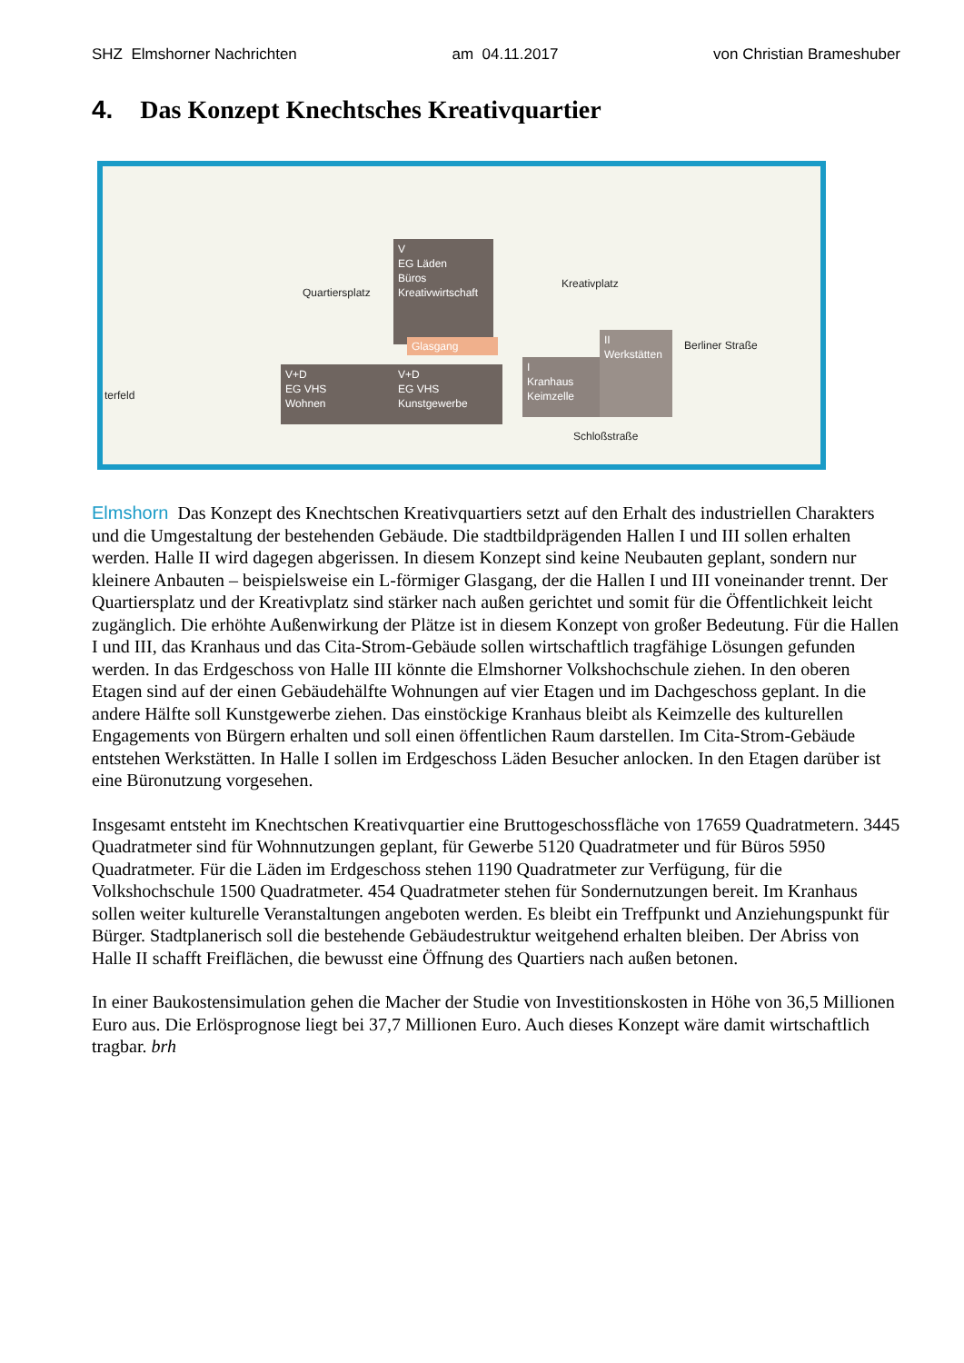SHZ Elmshorner Nachrichten am 04.11.2017 von Christian Brameshuber
4. Das Konzept Knechtsches Kreativquartier
V
EG Läden
Büros
Kreativwirtschaft
Glasgang
V+D
EG VHS
Wohnen
V+D
EG VHS
Kunstgewerbe
I
Kranhaus
Keimzelle
II
Werkstätten
Quartiersplatz
Kreativplatz
Schloßstraße
Berliner Straße
terfeld
Elmshorn Das Konzept des Knechtschen Kreativquartiers setzt auf den Erhalt des industriellen Charakters und die Umgestaltung der bestehenden Gebäude. Die stadtbildprägenden Hallen I und III sollen erhalten werden. Halle II wird dagegen abgerissen. In diesem Konzept sind keine Neubauten geplant, sondern nur kleinere Anbauten – beispielsweise ein L-förmiger Glasgang, der die Hallen I und III voneinander trennt. Der Quartiersplatz und der Kreativplatz sind stärker nach außen gerichtet und somit für die Öffentlichkeit leicht zugänglich. Die erhöhte Außenwirkung der Plätze ist in diesem Konzept von großer Bedeutung. Für die Hallen I und III, das Kranhaus und das Cita-Strom-Gebäude sollen wirtschaftlich tragfähige Lösungen gefunden werden. In das Erdgeschoss von Halle III könnte die Elmshorner Volkshochschule ziehen. In den oberen Etagen sind auf der einen Gebäudehälfte Wohnungen auf vier Etagen und im Dachgeschoss geplant. In die andere Hälfte soll Kunstgewerbe ziehen. Das einstöckige Kranhaus bleibt als Keimzelle des kulturellen Engagements von Bürgern erhalten und soll einen öffentlichen Raum darstellen. Im Cita-Strom-Gebäude entstehen Werkstätten. In Halle I sollen im Erdgeschoss Läden Besucher anlocken. In den Etagen darüber ist eine Büronutzung vorgesehen.
Insgesamt entsteht im Knechtschen Kreativquartier eine Bruttogeschossfläche von 17659 Quadratmetern. 3445 Quadratmeter sind für Wohnnutzungen geplant, für Gewerbe 5120 Quadratmeter und für Büros 5950 Quadratmeter. Für die Läden im Erdgeschoss stehen 1190 Quadratmeter zur Verfügung, für die Volkshochschule 1500 Quadratmeter. 454 Quadratmeter stehen für Sondernutzungen bereit. Im Kranhaus sollen weiter kulturelle Veranstaltungen angeboten werden. Es bleibt ein Treffpunkt und Anziehungspunkt für Bürger. Stadtplanerisch soll die bestehende Gebäudestruktur weitgehend erhalten bleiben. Der Abriss von Halle II schafft Freiflächen, die bewusst eine Öffnung des Quartiers nach außen betonen.
In einer Baukostensimulation gehen die Macher der Studie von Investitionskosten in Höhe von 36,5 Millionen Euro aus. Die Erlösprognose liegt bei 37,7 Millionen Euro. Auch dieses Konzept wäre damit wirtschaftlich tragbar. brh